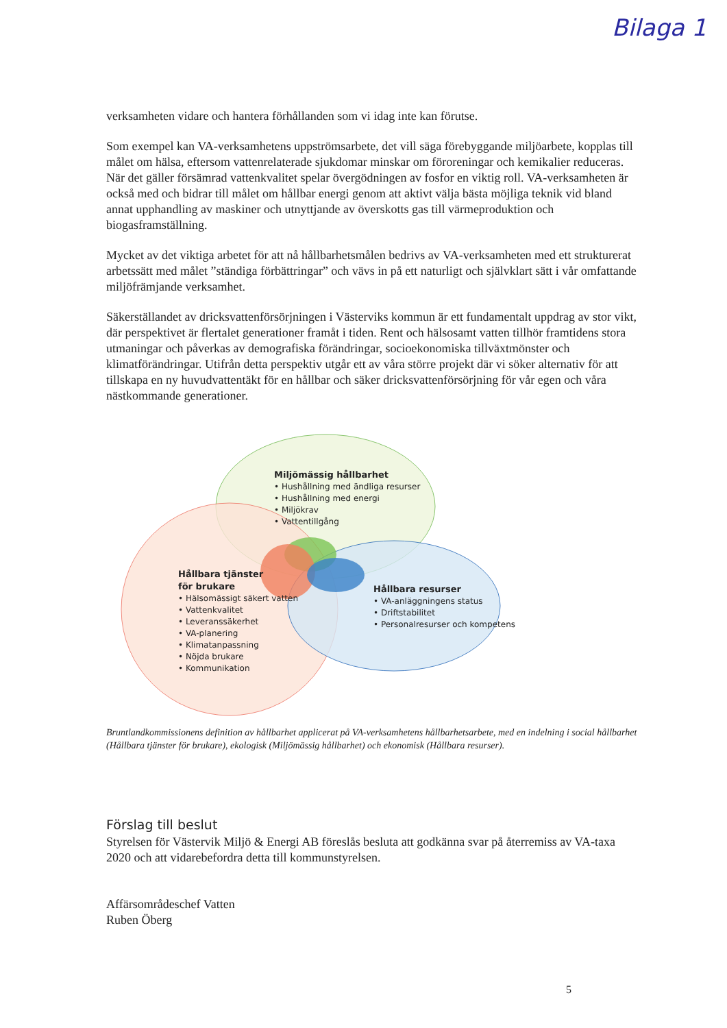Bilaga 1
verksamheten vidare och hantera förhållanden som vi idag inte kan förutse.
Som exempel kan VA-verksamhetens uppströmsarbete, det vill säga förebyggande miljöarbete, kopplas till målet om hälsa, eftersom vattenrelaterade sjukdomar minskar om föroreningar och kemikalier reduceras. När det gäller försämrad vattenkvalitet spelar övergödningen av fosfor en viktig roll. VA-verksamheten är också med och bidrar till målet om hållbar energi genom att aktivt välja bästa möjliga teknik vid bland annat upphandling av maskiner och utnyttjande av överskotts gas till värmeproduktion och biogasframställning.
Mycket av det viktiga arbetet för att nå hållbarhetsmålen bedrivs av VA-verksamheten med ett strukturerat arbetssätt med målet ”ständiga förbättringar” och vävs in på ett naturligt och självklart sätt i vår omfattande miljöfrämjande verksamhet.
Säkerställandet av dricksvattenförsörjningen i Västerviks kommun är ett fundamentalt uppdrag av stor vikt, där perspektivet är flertalet generationer framåt i tiden. Rent och hälsosamt vatten tillhör framtidens stora utmaningar och påverkas av demografiska förändringar, socioekonomiska tillväxtmönster och klimatförändringar. Utifrån detta perspektiv utgår ett av våra större projekt där vi söker alternativ för att tillskapa en ny huvudvattentäkt för en hållbar och säker dricksvattenförsörjning för vår egen och våra nästkommande generationer.
Miljömässig hållbarhet
• Hushållning med ändliga resurser
• Hushållning med energi
• Miljökrav
• Vattentillgång
Hållbara tjänster
för brukare
• Hälsomässigt säkert vatten
• Vattenkvalitet
• Leveranssäkerhet
• VA-planering
• Klimatanpassning
• Nöjda brukare
• Kommunikation
Hållbara resurser
• VA-anläggningens status
• Driftstabilitet
• Personalresurser och kompetens
Bruntlandkommissionens definition av hållbarhet applicerat på VA-verksamhetens hållbarhetsarbete, med en indelning i social hållbarhet (Hållbara tjänster för brukare), ekologisk (Miljömässig hållbarhet) och ekonomisk (Hållbara resurser).
Förslag till beslut
Styrelsen för Västervik Miljö & Energi AB föreslås besluta att godkänna svar på återremiss av VA-taxa 2020 och att vidarebefordra detta till kommunstyrelsen.
Affärsområdeschef Vatten
Ruben Öberg
5